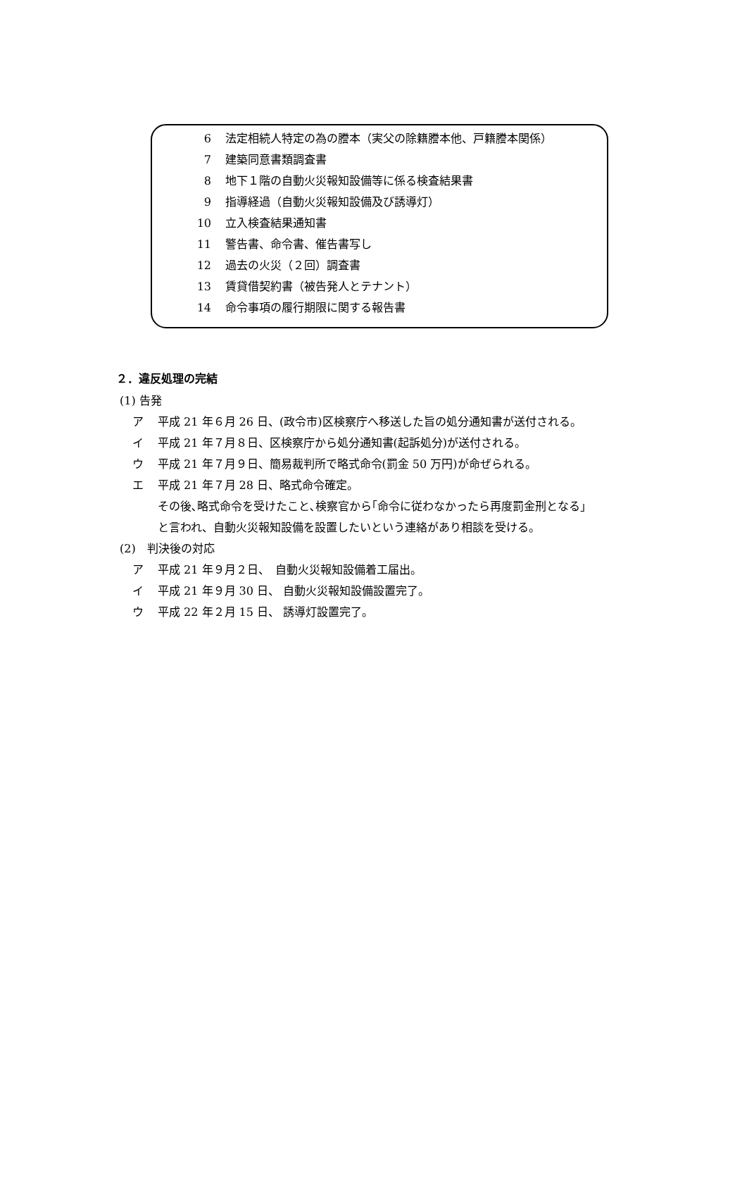6 法定相続人特定の為の謄本（実父の除籍謄本他、戸籍謄本関係）
7 建築同意書類調査書
8 地下１階の自動火災報知設備等に係る検査結果書
9 指導経過（自動火災報知設備及び誘導灯）
10 立入検査結果通知書
11 警告書、命令書、催告書写し
12 過去の火災（２回）調査書
13 賃貸借契約書（被告発人とテナント）
14 命令事項の履行期限に関する報告書
２．違反処理の完結
(1) 告発
ア 平成 21 年６月 26 日、(政令市)区検察庁へ移送した旨の処分通知書が送付される。
イ 平成 21 年７月８日、区検察庁から処分通知書(起訴処分)が送付される。
ウ 平成 21 年７月９日、簡易裁判所で略式命令(罰金 50 万円)が命ぜられる。
エ 平成 21 年７月 28 日、略式命令確定。
その後､略式命令を受けたこと､検察官から｢命令に従わなかったら再度罰金刑となる｣
と言われ、自動火災報知設備を設置したいという連絡があり相談を受ける。
(2)　判決後の対応
ア 平成 21 年９月２日、　自動火災報知設備着工届出。
イ 平成 21 年９月 30 日、 自動火災報知設備設置完了。
ウ 平成 22 年２月 15 日、 誘導灯設置完了。